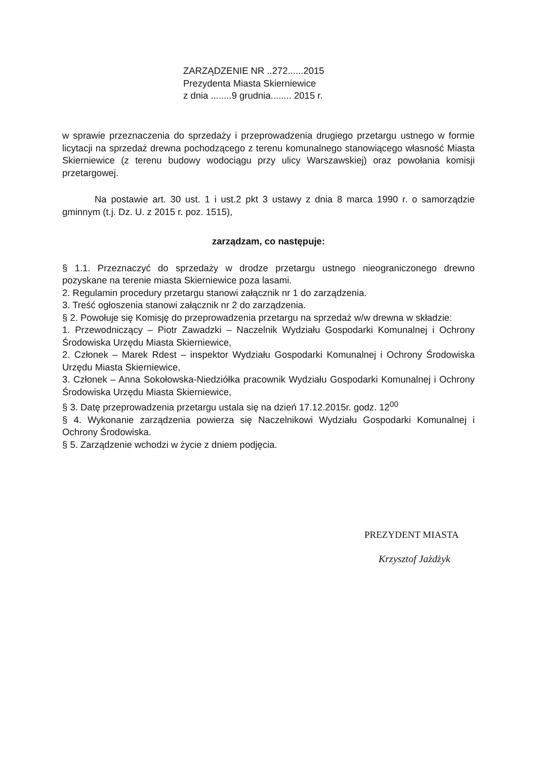ZARZĄDZENIE NR ..272......2015
Prezydenta Miasta Skierniewice
z dnia ........9 grudnia........ 2015 r.
w sprawie przeznaczenia do sprzedaży i przeprowadzenia drugiego przetargu ustnego w formie licytacji na sprzedaż drewna pochodzącego z terenu komunalnego stanowiącego własność Miasta Skierniewice (z terenu budowy wodociągu przy ulicy Warszawskiej) oraz powołania komisji przetargowej.
Na postawie art. 30 ust. 1 i ust.2 pkt 3 ustawy z dnia 8 marca 1990 r. o samorządzie gminnym (t.j. Dz. U. z 2015 r. poz. 1515),
zarządzam, co następuje:
§ 1.1. Przeznaczyć do sprzedaży w drodze przetargu ustnego nieograniczonego drewno pozyskane na terenie miasta Skierniewice poza lasami.
2. Regulamin procedury przetargu stanowi załącznik nr 1 do zarządzenia.
3. Treść ogłoszenia stanowi załącznik nr 2 do zarządzenia.
§ 2. Powołuje się Komisję do przeprowadzenia przetargu na sprzedaż w/w drewna w składzie:
1. Przewodniczący – Piotr Zawadzki – Naczelnik Wydziału Gospodarki Komunalnej i Ochrony Środowiska Urzędu Miasta Skierniewice,
2. Członek – Marek Rdest – inspektor Wydziału Gospodarki Komunalnej i Ochrony Środowiska Urzędu Miasta Skierniewice,
3. Członek – Anna Sokołowska-Niedziółka pracownik Wydziału Gospodarki Komunalnej i Ochrony Środowiska Urzędu Miasta Skierniewice,
§ 3. Datę przeprowadzenia przetargu ustala się na dzień 17.12.2015r. godz. 12<sup>00</sup>
§ 4. Wykonanie zarządzenia powierza się Naczelnikowi Wydziału Gospodarki Komunalnej i Ochrony Środowiska.
§ 5. Zarządzenie wchodzi w życie z dniem podjęcia.
PREZYDENT MIASTA
Krzysztof Jażdżyk